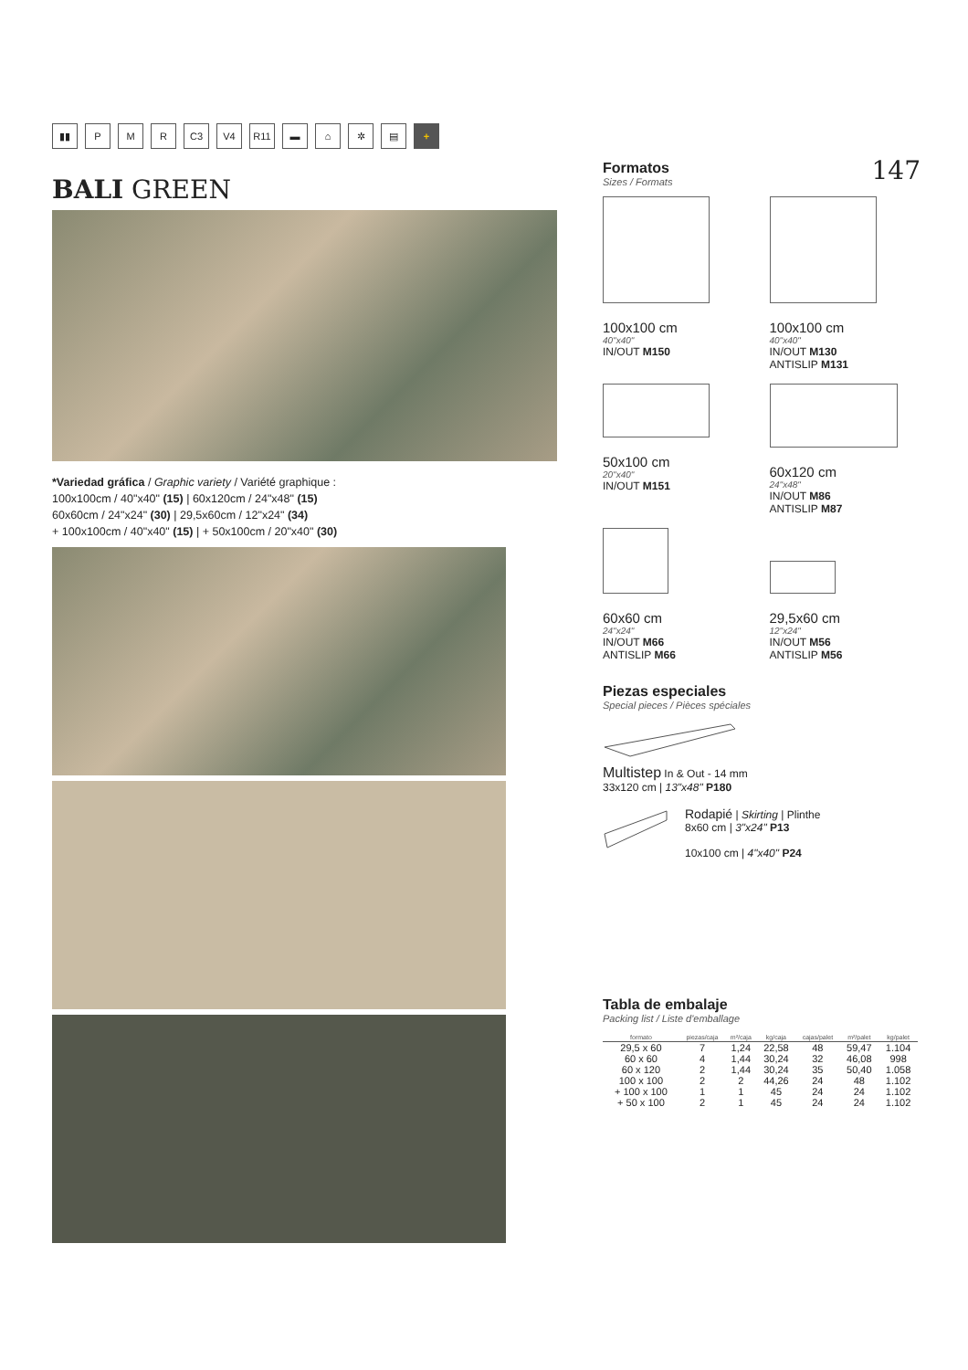▮▮ P M R C3 V4 R11 ▬ ⌂ ✲ ▤ +
BALI GREEN
*Variedad gráfica / Graphic variety / Variété graphique :
100x100cm / 40"x40" (15) | 60x120cm / 24"x48" (15)
60x60cm / 24"x24" (30) | 29,5x60cm / 12"x24" (34)
+ 100x100cm / 40"x40" (15) | + 50x100cm / 20"x40" (30)
147
Formatos
Sizes / Formats
100x100 cm
40"x40"
IN/OUT M150
100x100 cm
40"x40"
IN/OUT M130
ANTISLIP M131
50x100 cm
20"x40"
IN/OUT M151
60x120 cm
24"x48"
IN/OUT M86
ANTISLIP M87
60x60 cm
24"x24"
IN/OUT M66
ANTISLIP M66
29,5x60 cm
12"x24"
IN/OUT M56
ANTISLIP M56
Piezas especiales
Special pieces / Pièces spéciales
Multistep In & Out - 14 mm
33x120 cm | 13"x48" P180
Rodapié | Skirting | Plinthe
8x60 cm | 3"x24" P13
10x100 cm | 4"x40" P24
Tabla de embalaje
Packing list / Liste d'emballage
| formato | piezas/caja | m²/caja | kg/caja | cajas/palet | m²/palet | kg/palet |
| --- | --- | --- | --- | --- | --- | --- |
| 29,5 x 60 | 7 | 1,24 | 22,58 | 48 | 59,47 | 1.104 |
| 60 x 60 | 4 | 1,44 | 30,24 | 32 | 46,08 | 998 |
| 60 x 120 | 2 | 1,44 | 30,24 | 35 | 50,40 | 1.058 |
| 100 x 100 | 2 | 2 | 44,26 | 24 | 48 | 1.102 |
| + 100 x 100 | 1 | 1 | 45 | 24 | 24 | 1.102 |
| + 50 x 100 | 2 | 1 | 45 | 24 | 24 | 1.102 |